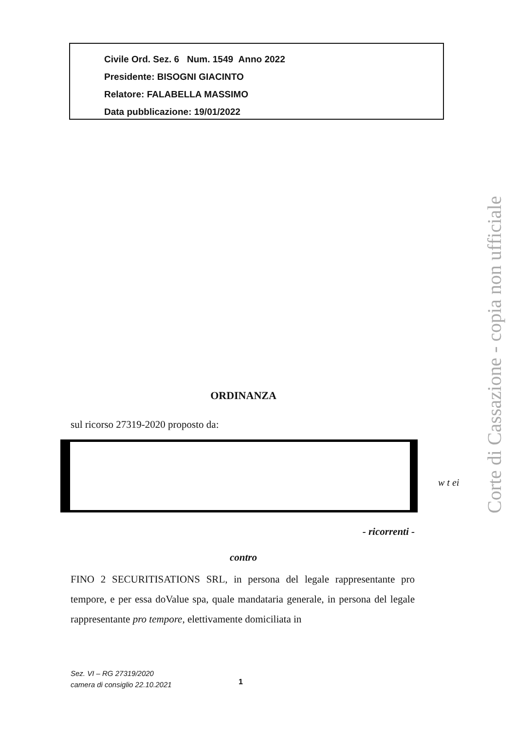Civile Ord. Sez. 6 Num. 1549 Anno 2022
Presidente: BISOGNI GIACINTO
Relatore: FALABELLA MASSIMO
Data pubblicazione: 19/01/2022
ORDINANZA
sul ricorso 27319-2020 proposto da:
w t ei
- ricorrenti -
contro
FINO 2 SECURITISATIONS SRL, in persona del legale rappresentante pro tempore, e per essa doValue spa, quale mandataria generale, in persona del legale rappresentante pro tempore, elettivamente domiciliata in
Sez. VI – RG 27319/2020
camera di consiglio 22.10.2021
1
Corte di Cassazione - copia non ufficiale